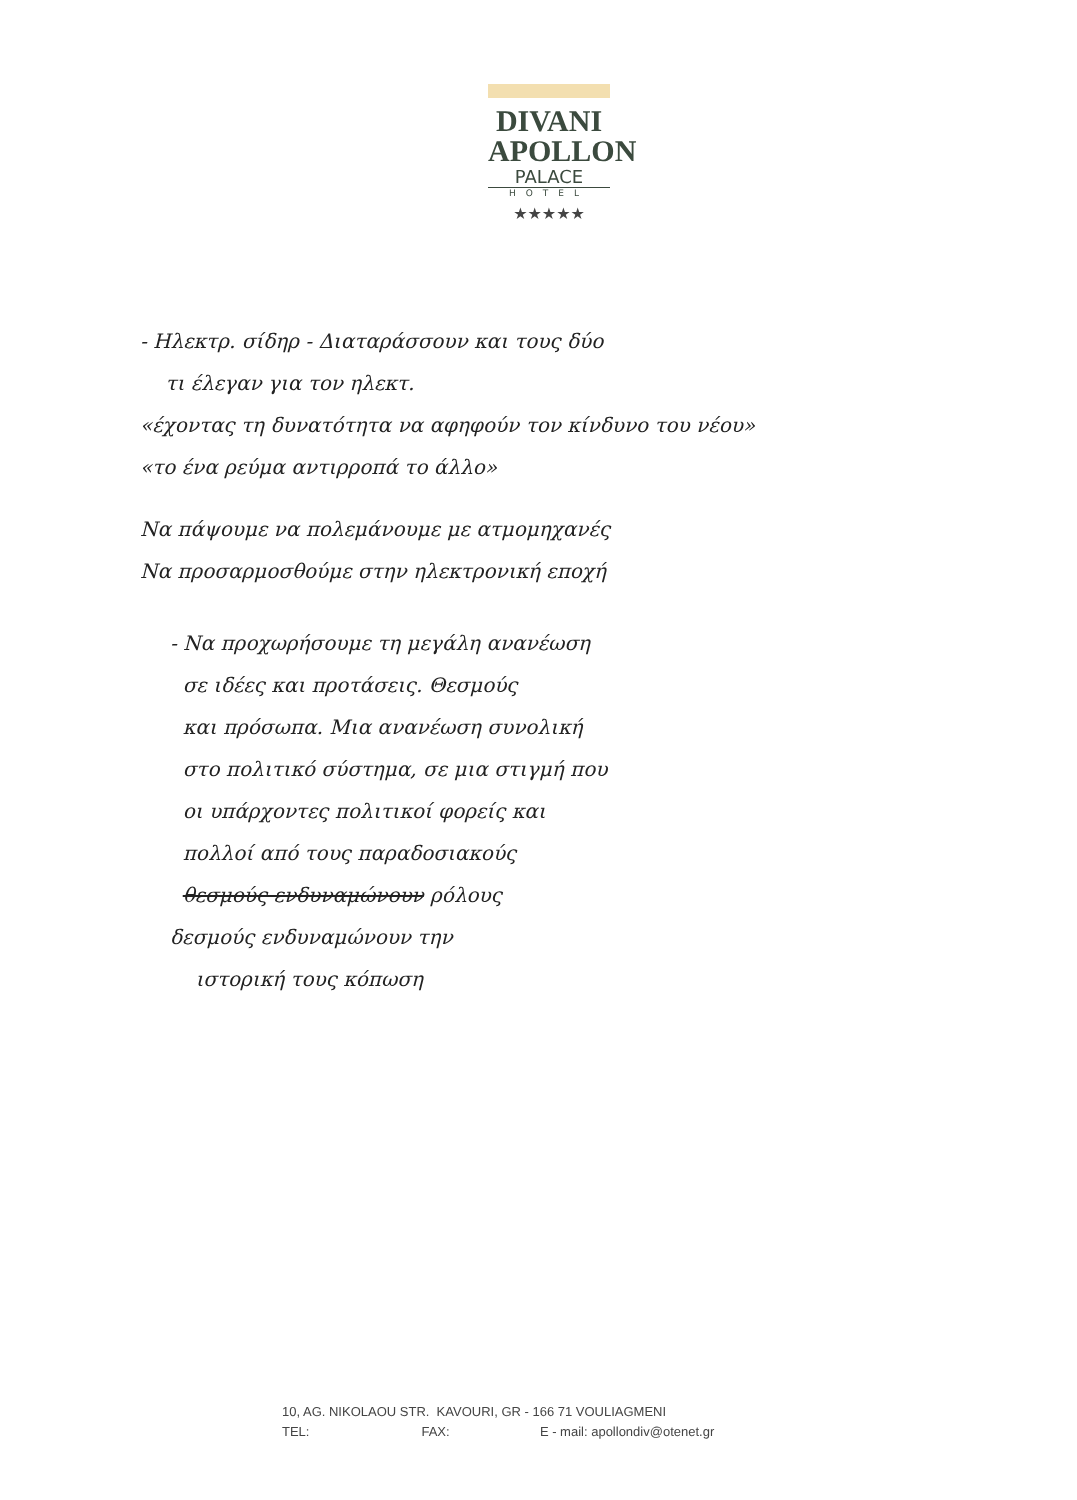DIVANI
APOLLON
PALACE
HOTEL
★★★★★
- Ηλεκτρ. σίδηρ - Διαταράσσουν και τους δύο
τι έλεγαν για τον ηλεκτ.
«έχοντας τη δυνατότητα να αφηφούν τον κίνδυνο του νέου»
«το ένα ρεύμα αντιρροπά το άλλο»
Να πάψουμε να πολεμάνουμε με ατμομηχανές
Να προσαρμοσθούμε στην ηλεκτρονική εποχή
- Να προχωρήσουμε τη μεγάλη ανανέωση
σε ιδέες και προτάσεις. Θεσμούς
και πρόσωπα. Μια ανανέωση συνολική
στο πολιτικό σύστημα, σε μια στιγμή που
οι υπάρχοντες πολιτικοί φορείς και
πολλοί από τους παραδοσιακούς
θεσμούς ενδυναμώνουν ρόλους
δεσμούς ενδυναμώνουν την
ιστορική τους κόπωση
10, AG. NIKOLAOU STR. KAVOURI, GR - 166 71 VOULIAGMENI
TEL: FAX: E - mail: apollondiv@otenet.gr